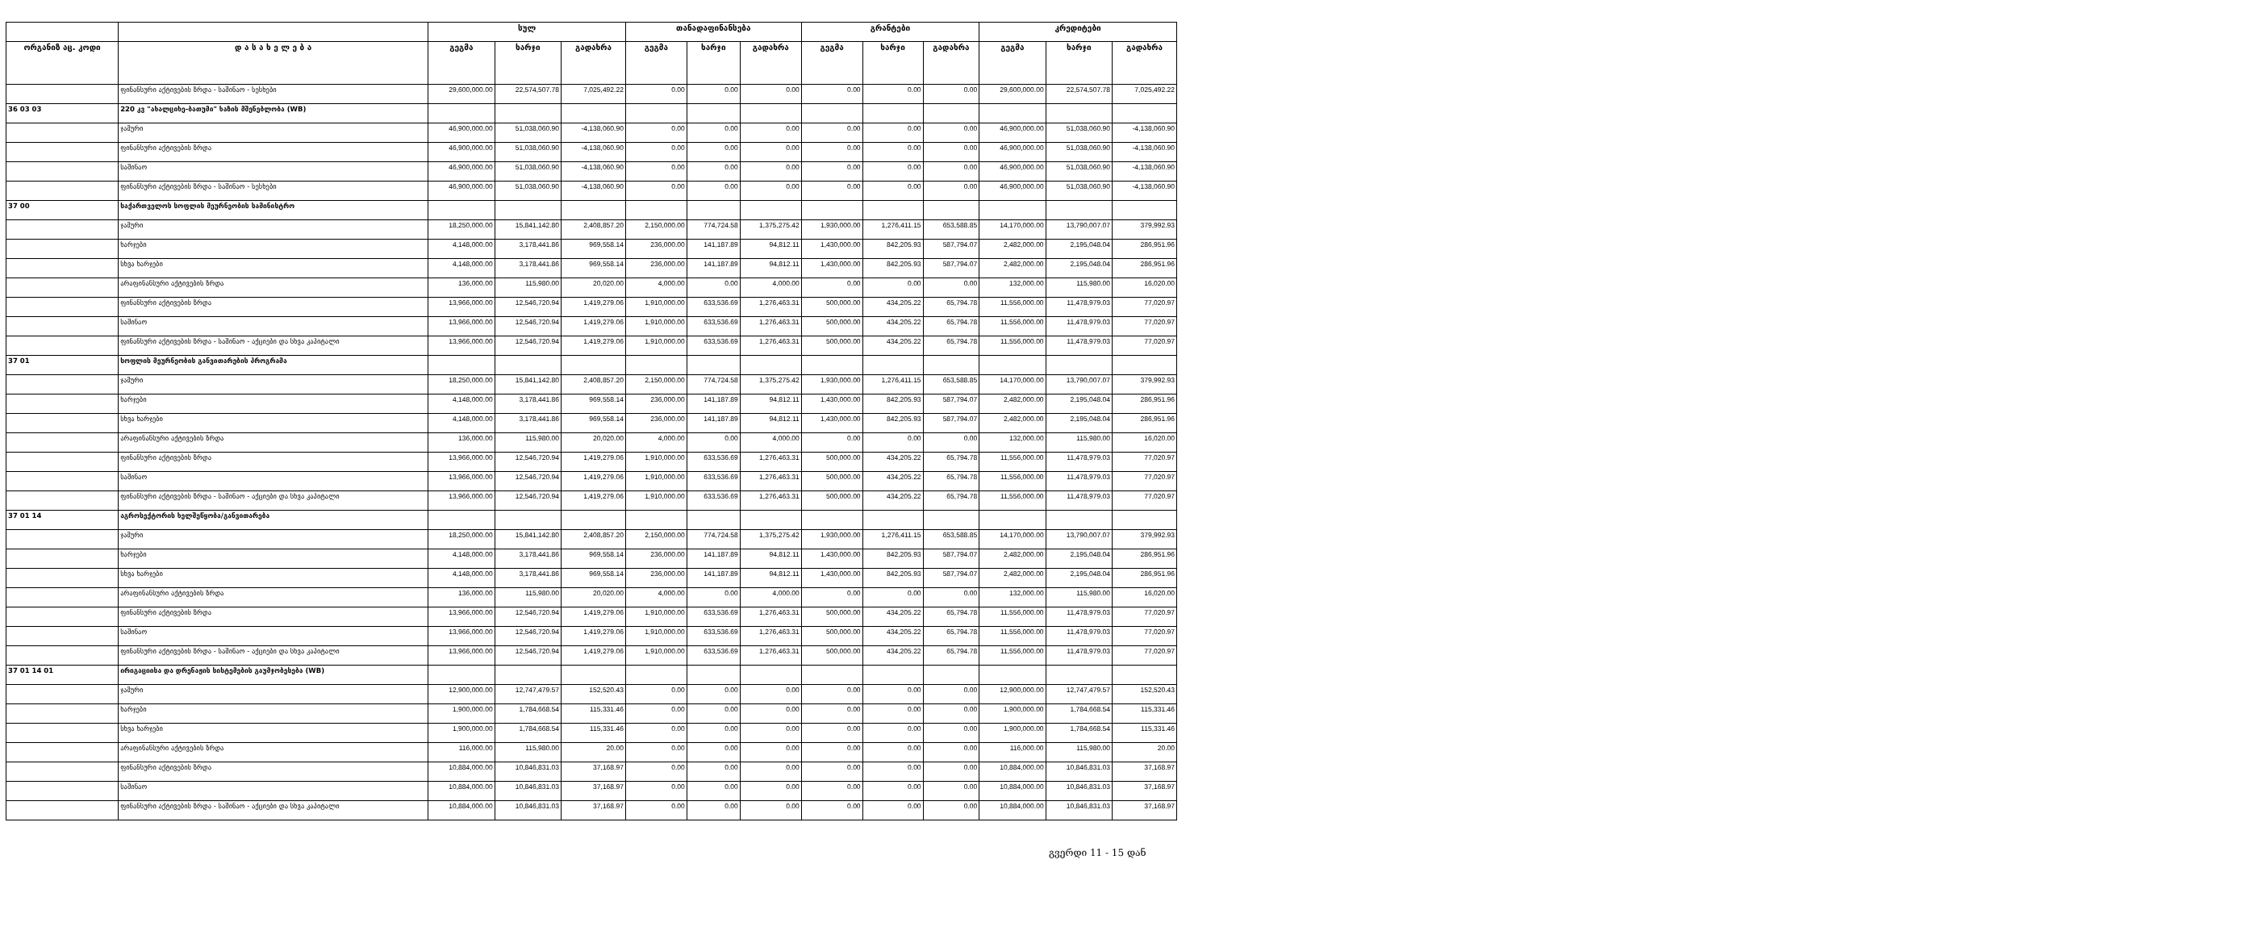| | | სულ | | | თანადაფინანსება | | | გრანტები | | | კრედიტები | | |
| --- | --- | --- | --- | --- | --- | --- | --- | --- | --- | --- | --- | --- | --- |
| ორგანიზ აც. კოდი | დ ა ს ა ხ ე ლ ე ბ ა | გეგმა | ხარჯი | გადახრა | გეგმა | ხარჯი | გადახრა | გეგმა | ხარჯი | გადახრა | გეგმა | ხარჯი | გადახრა |
| | ფინანსური აქტივების ზრდა - საშინაო - სესხები | 29,600,000.00 | 22,574,507.78 | 7,025,492.22 | 0.00 | 0.00 | 0.00 | 0.00 | 0.00 | 0.00 | 29,600,000.00 | 22,574,507.78 | 7,025,492.22 |
| 36 03 03 | 220 კვ "ახალციხე-ბათუმი" ხაზის მშენებლობა (WB) | | | | | | | | | | | | |
| | ჯამური | 46,900,000.00 | 51,038,060.90 | -4,138,060.90 | 0.00 | 0.00 | 0.00 | 0.00 | 0.00 | 0.00 | 46,900,000.00 | 51,038,060.90 | -4,138,060.90 |
| | ფინანსური აქტივების ზრდა | 46,900,000.00 | 51,038,060.90 | -4,138,060.90 | 0.00 | 0.00 | 0.00 | 0.00 | 0.00 | 0.00 | 46,900,000.00 | 51,038,060.90 | -4,138,060.90 |
| | საშინაო | 46,900,000.00 | 51,038,060.90 | -4,138,060.90 | 0.00 | 0.00 | 0.00 | 0.00 | 0.00 | 0.00 | 46,900,000.00 | 51,038,060.90 | -4,138,060.90 |
| | ფინანსური აქტივების ზრდა - საშინაო - სესხები | 46,900,000.00 | 51,038,060.90 | -4,138,060.90 | 0.00 | 0.00 | 0.00 | 0.00 | 0.00 | 0.00 | 46,900,000.00 | 51,038,060.90 | -4,138,060.90 |
| 37 00 | საქართველოს სოფლის მეურნეობის სამინისტრო | | | | | | | | | | | | |
| | ჯამური | 18,250,000.00 | 15,841,142.80 | 2,408,857.20 | 2,150,000.00 | 774,724.58 | 1,375,275.42 | 1,930,000.00 | 1,276,411.15 | 653,588.85 | 14,170,000.00 | 13,790,007.07 | 379,992.93 |
| | ხარჯები | 4,148,000.00 | 3,178,441.86 | 969,558.14 | 236,000.00 | 141,187.89 | 94,812.11 | 1,430,000.00 | 842,205.93 | 587,794.07 | 2,482,000.00 | 2,195,048.04 | 286,951.96 |
| | სხვა ხარჯები | 4,148,000.00 | 3,178,441.86 | 969,558.14 | 236,000.00 | 141,187.89 | 94,812.11 | 1,430,000.00 | 842,205.93 | 587,794.07 | 2,482,000.00 | 2,195,048.04 | 286,951.96 |
| | არაფინანსური აქტივების ზრდა | 136,000.00 | 115,980.00 | 20,020.00 | 4,000.00 | 0.00 | 4,000.00 | 0.00 | 0.00 | 0.00 | 132,000.00 | 115,980.00 | 16,020.00 |
| | ფინანსური აქტივების ზრდა | 13,966,000.00 | 12,546,720.94 | 1,419,279.06 | 1,910,000.00 | 633,536.69 | 1,276,463.31 | 500,000.00 | 434,205.22 | 65,794.78 | 11,556,000.00 | 11,478,979.03 | 77,020.97 |
| | საშინაო | 13,966,000.00 | 12,546,720.94 | 1,419,279.06 | 1,910,000.00 | 633,536.69 | 1,276,463.31 | 500,000.00 | 434,205.22 | 65,794.78 | 11,556,000.00 | 11,478,979.03 | 77,020.97 |
| | ფინანსური აქტივების ზრდა - საშინაო - აქციები და სხვა კაპიტალი | 13,966,000.00 | 12,546,720.94 | 1,419,279.06 | 1,910,000.00 | 633,536.69 | 1,276,463.31 | 500,000.00 | 434,205.22 | 65,794.78 | 11,556,000.00 | 11,478,979.03 | 77,020.97 |
| 37 01 | სოფლის მეურნეობის განვითარების პროგრამა | | | | | | | | | | | | |
| | ჯამური | 18,250,000.00 | 15,841,142.80 | 2,408,857.20 | 2,150,000.00 | 774,724.58 | 1,375,275.42 | 1,930,000.00 | 1,276,411.15 | 653,588.85 | 14,170,000.00 | 13,790,007.07 | 379,992.93 |
| | ხარჯები | 4,148,000.00 | 3,178,441.86 | 969,558.14 | 236,000.00 | 141,187.89 | 94,812.11 | 1,430,000.00 | 842,205.93 | 587,794.07 | 2,482,000.00 | 2,195,048.04 | 286,951.96 |
| | სხვა ხარჯები | 4,148,000.00 | 3,178,441.86 | 969,558.14 | 236,000.00 | 141,187.89 | 94,812.11 | 1,430,000.00 | 842,205.93 | 587,794.07 | 2,482,000.00 | 2,195,048.04 | 286,951.96 |
| | არაფინანსური აქტივების ზრდა | 136,000.00 | 115,980.00 | 20,020.00 | 4,000.00 | 0.00 | 4,000.00 | 0.00 | 0.00 | 0.00 | 132,000.00 | 115,980.00 | 16,020.00 |
| | ფინანსური აქტივების ზრდა | 13,966,000.00 | 12,546,720.94 | 1,419,279.06 | 1,910,000.00 | 633,536.69 | 1,276,463.31 | 500,000.00 | 434,205.22 | 65,794.78 | 11,556,000.00 | 11,478,979.03 | 77,020.97 |
| | საშინაო | 13,966,000.00 | 12,546,720.94 | 1,419,279.06 | 1,910,000.00 | 633,536.69 | 1,276,463.31 | 500,000.00 | 434,205.22 | 65,794.78 | 11,556,000.00 | 11,478,979.03 | 77,020.97 |
| | ფინანსური აქტივების ზრდა - საშინაო - აქციები და სხვა კაპიტალი | 13,966,000.00 | 12,546,720.94 | 1,419,279.06 | 1,910,000.00 | 633,536.69 | 1,276,463.31 | 500,000.00 | 434,205.22 | 65,794.78 | 11,556,000.00 | 11,478,979.03 | 77,020.97 |
| 37 01 14 | აგროსექტორის ხელშეწყობა/განვითარება | | | | | | | | | | | | |
| | ჯამური | 18,250,000.00 | 15,841,142.80 | 2,408,857.20 | 2,150,000.00 | 774,724.58 | 1,375,275.42 | 1,930,000.00 | 1,276,411.15 | 653,588.85 | 14,170,000.00 | 13,790,007.07 | 379,992.93 |
| | ხარჯები | 4,148,000.00 | 3,178,441.86 | 969,558.14 | 236,000.00 | 141,187.89 | 94,812.11 | 1,430,000.00 | 842,205.93 | 587,794.07 | 2,482,000.00 | 2,195,048.04 | 286,951.96 |
| | სხვა ხარჯები | 4,148,000.00 | 3,178,441.86 | 969,558.14 | 236,000.00 | 141,187.89 | 94,812.11 | 1,430,000.00 | 842,205.93 | 587,794.07 | 2,482,000.00 | 2,195,048.04 | 286,951.96 |
| | არაფინანსური აქტივების ზრდა | 136,000.00 | 115,980.00 | 20,020.00 | 4,000.00 | 0.00 | 4,000.00 | 0.00 | 0.00 | 0.00 | 132,000.00 | 115,980.00 | 16,020.00 |
| | ფინანსური აქტივების ზრდა | 13,966,000.00 | 12,546,720.94 | 1,419,279.06 | 1,910,000.00 | 633,536.69 | 1,276,463.31 | 500,000.00 | 434,205.22 | 65,794.78 | 11,556,000.00 | 11,478,979.03 | 77,020.97 |
| | საშინაო | 13,966,000.00 | 12,546,720.94 | 1,419,279.06 | 1,910,000.00 | 633,536.69 | 1,276,463.31 | 500,000.00 | 434,205.22 | 65,794.78 | 11,556,000.00 | 11,478,979.03 | 77,020.97 |
| | ფინანსური აქტივების ზრდა - საშინაო - აქციები და სხვა კაპიტალი | 13,966,000.00 | 12,546,720.94 | 1,419,279.06 | 1,910,000.00 | 633,536.69 | 1,276,463.31 | 500,000.00 | 434,205.22 | 65,794.78 | 11,556,000.00 | 11,478,979.03 | 77,020.97 |
| 37 01 14 01 | ირიგაციისა და დრენაჟის სისტემების გაუმჯობესება (WB) | | | | | | | | | | | | |
| | ჯამური | 12,900,000.00 | 12,747,479.57 | 152,520.43 | 0.00 | 0.00 | 0.00 | 0.00 | 0.00 | 0.00 | 12,900,000.00 | 12,747,479.57 | 152,520.43 |
| | ხარჯები | 1,900,000.00 | 1,784,668.54 | 115,331.46 | 0.00 | 0.00 | 0.00 | 0.00 | 0.00 | 0.00 | 1,900,000.00 | 1,784,668.54 | 115,331.46 |
| | სხვა ხარჯები | 1,900,000.00 | 1,784,668.54 | 115,331.46 | 0.00 | 0.00 | 0.00 | 0.00 | 0.00 | 0.00 | 1,900,000.00 | 1,784,668.54 | 115,331.46 |
| | არაფინანსური აქტივების ზრდა | 116,000.00 | 115,980.00 | 20.00 | 0.00 | 0.00 | 0.00 | 0.00 | 0.00 | 0.00 | 116,000.00 | 115,980.00 | 20.00 |
| | ფინანსური აქტივების ზრდა | 10,884,000.00 | 10,846,831.03 | 37,168.97 | 0.00 | 0.00 | 0.00 | 0.00 | 0.00 | 0.00 | 10,884,000.00 | 10,846,831.03 | 37,168.97 |
| | საშინაო | 10,884,000.00 | 10,846,831.03 | 37,168.97 | 0.00 | 0.00 | 0.00 | 0.00 | 0.00 | 0.00 | 10,884,000.00 | 10,846,831.03 | 37,168.97 |
| | ფინანსური აქტივების ზრდა - საშინაო - აქციები და სხვა კაპიტალი | 10,884,000.00 | 10,846,831.03 | 37,168.97 | 0.00 | 0.00 | 0.00 | 0.00 | 0.00 | 0.00 | 10,884,000.00 | 10,846,831.03 | 37,168.97 |
გვერდი 11 - 15 დან